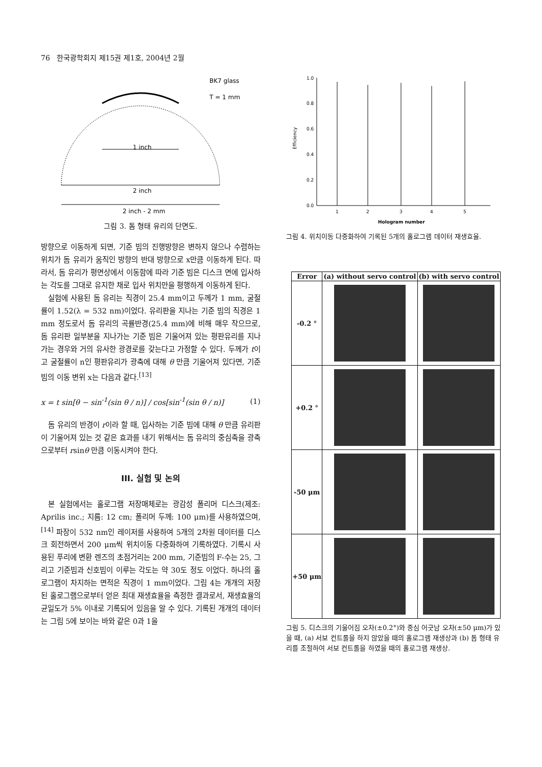76 한국광학회지 제15권 제1호, 2004년 2월
1 inch
2 inch
2 inch - 2 mm
BK7 glass
T = 1 mm
그림 3. 돔 형태 유리의 단면도.
방향으로 이동하게 되면, 기준 빔의 진행방향은 변하지 않으나 수렴하는 위치가 돔 유리가 움직인 방향의 반대 방향으로 x만큼 이동하게 된다. 따라서, 돔 유리가 평면상에서 이동함에 따라 기준 빔은 디스크 면에 입사하는 각도를 그대로 유지한 채로 입사 위치만을 평행하게 이동하게 된다.
실험에 사용된 돔 유리는 직경이 25.4 mm이고 두께가 1 mm, 굴절률이 1.52(λ = 532 nm)이었다. 유리판을 지나는 기준 빔의 직경은 1 mm 정도로서 돔 유리의 곡률반경(25.4 mm)에 비해 매우 작으므로, 돔 유리판 일부분을 지나가는 기준 빔은 기울어져 있는 평판유리를 지나가는 경우와 거의 유사한 광경로를 갖는다고 가정할 수 있다. 두께가 t이고 굴절률이 n인 평판유리가 광축에 대해 θ 만큼 기울어져 있다면, 기준 빔의 이동 변위 x는 다음과 같다.<sup>[13]</sup>
x = t sin[θ − sin<sup>-1</sup>(sin θ / n)] / cos[sin<sup>-1</sup>(sin θ / n)] (1)
돔 유리의 반경이 r이라 할 때, 입사하는 기준 빔에 대해 θ 만큼 유리판이 기울어져 있는 것 같은 효과를 내기 위해서는 돔 유리의 중심축을 광축으로부터 rsinθ 만큼 이동시켜야 한다.
III. 실험 및 논의
본 실험에서는 홀로그램 저장매체로는 광감성 폴리머 디스크(제조: Aprilis inc.; 지름: 12 cm; 폴리머 두께: 100 μm)를 사용하였으며,<sup>[14]</sup> 파장이 532 nm인 레이저를 사용하여 5개의 2차원 데이터를 디스크 회전하면서 200 μm씩 위치이동 다중화하여 기록하였다. 기록시 사용된 푸리에 변환 렌즈의 초점거리는 200 mm, 기준빔의 F-수는 25, 그리고 기준빔과 신호빔이 이루는 각도는 약 30도 정도 이었다. 하나의 홀로그램이 차지하는 면적은 직경이 1 mm이었다. 그림 4는 개개의 저장된 홀로그램으로부터 얻은 최대 재생효율을 측정한 결과로서, 재생효율의 균일도가 5% 이내로 기록되어 있음을 알 수 있다. 기록된 개개의 데이터는 그림 5에 보이는 바와 같은 0과 1을
1.0
0.8
0.6
0.4
0.2
0.0
Efficiency
1
2
3
4
5
Hologram number
그림 4. 위치이동 다중화하여 기록된 5개의 홀로그램 데이터 재생효율.
| Error | (a) without servo control | (b) with servo control |
| --- | --- | --- |
| -0.2 ° | | |
| +0.2 ° | | |
| -50 μm | | |
| +50 μm | | |
그림 5. 디스크의 기울어짐 오차(±0.2°)와 중심 어긋남 오차(±50 μm)가 있을 때, (a) 서보 컨트롤을 하지 않았을 때의 홀로그램 재생상과 (b) 돔 형태 유리를 조절하여 서보 컨트롤을 하였을 때의 홀로그램 재생상.